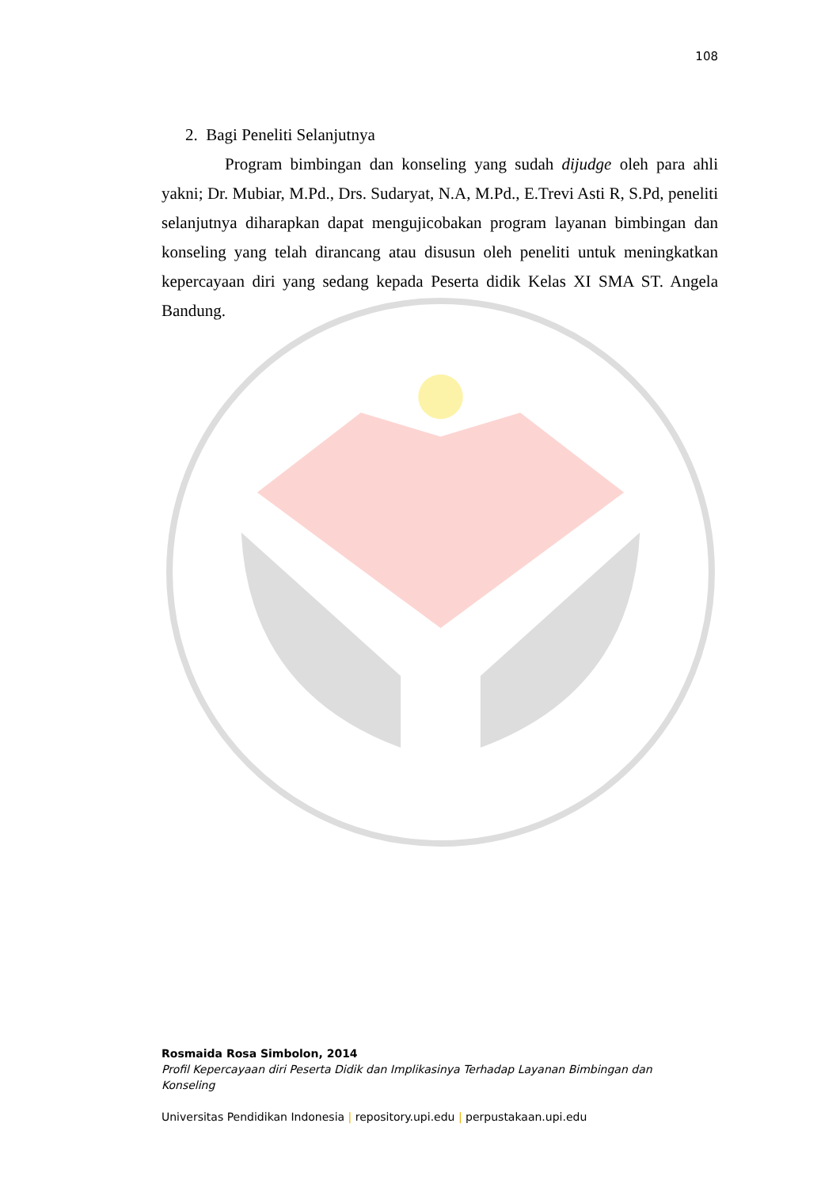108
2. Bagi Peneliti Selanjutnya
Program bimbingan dan konseling yang sudah dijudge oleh para ahli yakni; Dr. Mubiar, M.Pd., Drs. Sudaryat, N.A, M.Pd., E.Trevi Asti R, S.Pd, peneliti selanjutnya diharapkan dapat mengujicobakan program layanan bimbingan dan konseling yang telah dirancang atau disusun oleh peneliti untuk meningkatkan kepercayaan diri yang sedang kepada Peserta didik Kelas XI SMA ST. Angela Bandung.
Rosmaida Rosa Simbolon, 2014
Profil Kepercayaan diri Peserta Didik dan Implikasinya Terhadap Layanan Bimbingan dan Konseling
Universitas Pendidikan Indonesia | repository.upi.edu | perpustakaan.upi.edu